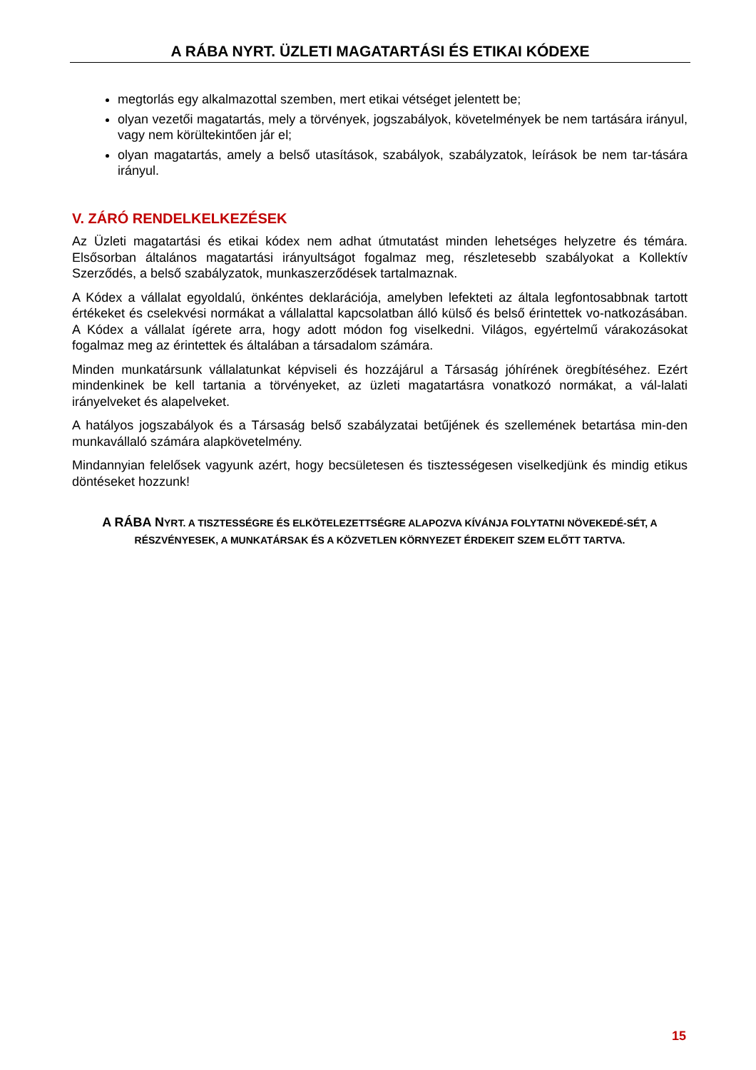A RÁBA NYRT. ÜZLETI MAGATARTÁSI ÉS ETIKAI KÓDEXE
megtorlás egy alkalmazottal szemben, mert etikai vétséget jelentett be;
olyan vezetői magatartás, mely a törvények, jogszabályok, követelmények be nem tartására irányul, vagy nem körültekintően jár el;
olyan magatartás, amely a belső utasítások, szabályok, szabályzatok, leírások be nem tar-tására irányul.
V. ZÁRÓ RENDELKELKEZÉSEK
Az Üzleti magatartási és etikai kódex nem adhat útmutatást minden lehetséges helyzetre és témára. Elsősorban általános magatartási irányultságot fogalmaz meg, részletesebb szabályokat a Kollektív Szerződés, a belső szabályzatok, munkaszerződések tartalmaznak.
A Kódex a vállalat egyoldalú, önkéntes deklarációja, amelyben lefekteti az általa legfontosabbnak tartott értékeket és cselekvési normákat a vállalattal kapcsolatban álló külső és belső érintettek vo-natkozásában. A Kódex a vállalat ígérete arra, hogy adott módon fog viselkedni. Világos, egyértelmű várakozásokat fogalmaz meg az érintettek és általában a társadalom számára.
Minden munkatársunk vállalatunkat képviseli és hozzájárul a Társaság jóhírének öregbítéséhez. Ezért mindenkinek be kell tartania a törvényeket, az üzleti magatartásra vonatkozó normákat, a vál-lalati irányelveket és alapelveket.
A hatályos jogszabályok és a Társaság belső szabályzatai betűjének és szellemének betartása min-den munkavállaló számára alapkövetelmény.
Mindannyian felelősek vagyunk azért, hogy becsületesen és tisztességesen viselkedjünk és mindig etikus döntéseket hozzunk!
A RÁBA NYRT. A TISZTESSÉGRE ÉS ELKÖTELEZETTSÉGRE ALAPOZVA KÍVÁNJA FOLYTATNI NÖVEKEDÉ-SÉT, A RÉSZVÉNYESEK, A MUNKATÁRSAK ÉS A KÖZVETLEN KÖRNYEZET ÉRDEKEIT SZEM ELŐTT TARTVA.
15